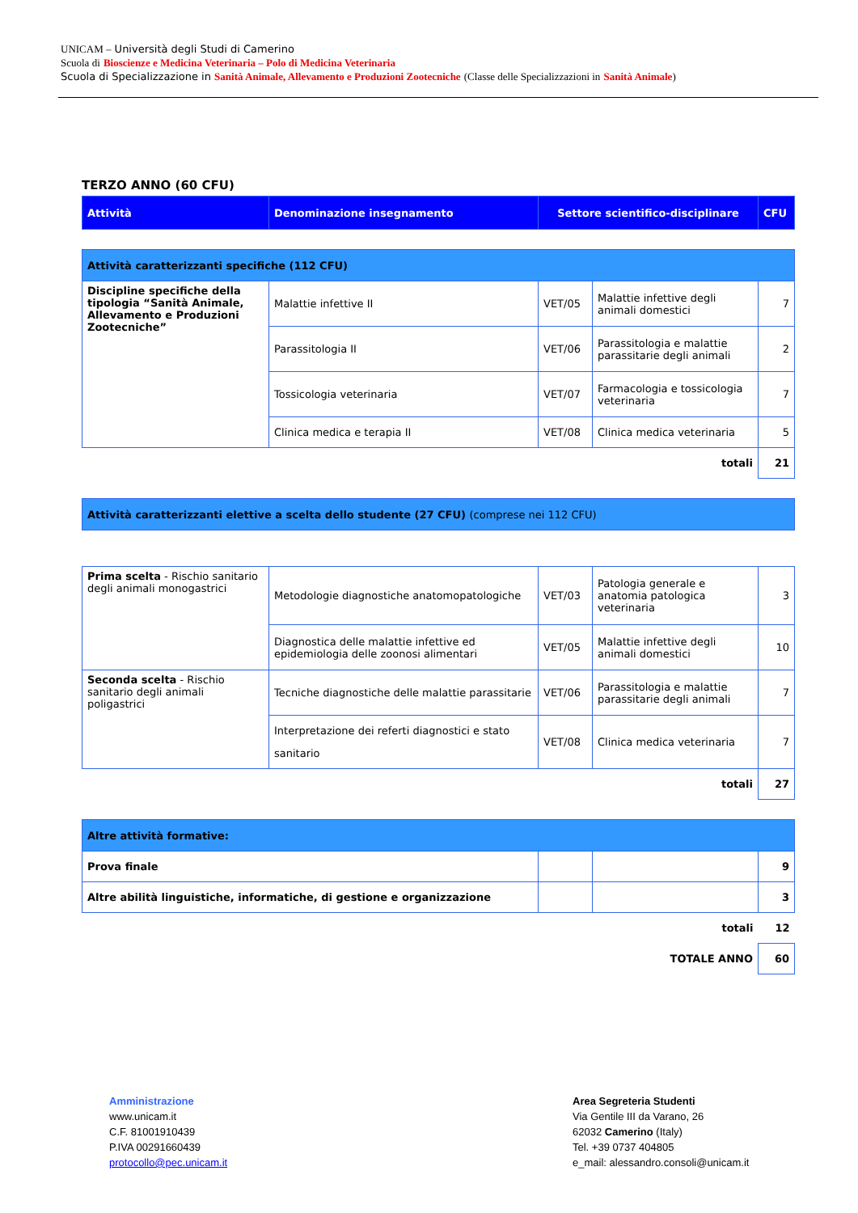UNICAM – Università degli Studi di Camerino
Scuola di Bioscienze e Medicina Veterinaria – Polo di Medicina Veterinaria
Scuola di Specializzazione in Sanità Animale, Allevamento e Produzioni Zootecniche (Classe delle Specializzazioni in Sanità Animale)
TERZO ANNO (60 CFU)
| Attività | Denominazione insegnamento | Settore scientifico-disciplinare | | CFU |
| --- | --- | --- | --- | --- |
| Attività caratterizzanti specifiche (112 CFU) | | | | |
| Discipline specifiche della tipologia “Sanità Animale, Allevamento e Produzioni Zootecniche” | Malattie infettive II | VET/05 | Malattie infettive degli animali domestici | 7 |
| | Parassitologia II | VET/06 | Parassitologia e malattie parassitarie degli animali | 2 |
| | Tossicologia veterinaria | VET/07 | Farmacologia e tossicologia veterinaria | 7 |
| | Clinica medica e terapia II | VET/08 | Clinica medica veterinaria | 5 |
| totali | | | | 21 |
| Attività caratterizzanti elettive a scelta dello studente (27 CFU) (comprese nei 112 CFU) | | | | |
| Prima scelta - Rischio sanitario degli animali monogastrici | Metodologie diagnostiche anatomopatologiche | VET/03 | Patologia generale e anatomia patologica veterinaria | 3 |
| | Diagnostica delle malattie infettive ed epidemiologia delle zoonosi alimentari | VET/05 | Malattie infettive degli animali domestici | 10 |
| Seconda scelta - Rischio sanitario degli animali poligastrici | Tecniche diagnostiche delle malattie parassitarie | VET/06 | Parassitologia e malattie parassitarie degli animali | 7 |
| | Interpretazione dei referti diagnostici e stato sanitario | VET/08 | Clinica medica veterinaria | 7 |
| totali | | | | 27 |
| Altre attività formative: | | | | |
| Prova finale | | | | 9 |
| Altre abilità linguistiche, informatiche, di gestione e organizzazione | | | | 3 |
| totali | | | | 12 |
| TOTALE ANNO | | | | 60 |
Amministrazione
www.unicam.it
C.F. 81001910439
P.IVA 00291660439
protocollo@pec.unicam.it
Area Segreteria Studenti
Via Gentile III da Varano, 26
62032 Camerino (Italy)
Tel. +39 0737 404805
e_mail: alessandro.consoli@unicam.it